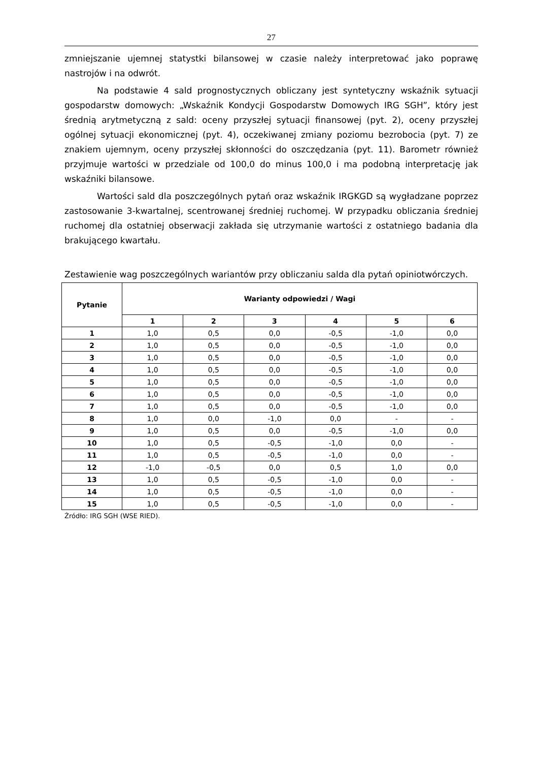27
zmniejszanie ujemnej statystki bilansowej w czasie należy interpretować jako poprawę nastrojów i na odwrót.
Na podstawie 4 sald prognostycznych obliczany jest syntetyczny wskaźnik sytuacji gospodarstw domowych: „Wskaźnik Kondycji Gospodarstw Domowych IRG SGH”, który jest średnią arytmetyczną z sald: oceny przyszłej sytuacji finansowej (pyt. 2), oceny przyszłej ogólnej sytuacji ekonomicznej (pyt. 4), oczekiwanej zmiany poziomu bezrobocia (pyt. 7) ze znakiem ujemnym, oceny przyszłej skłonności do oszczędzania (pyt. 11). Barometr również przyjmuje wartości w przedziale od 100,0 do minus 100,0 i ma podobną interpretację jak wskaźniki bilansowe.
Wartości sald dla poszczególnych pytań oraz wskaźnik IRGKGD są wygładzane poprzez zastosowanie 3-kwartalnej, scentrowanej średniej ruchomej. W przypadku obliczania średniej ruchomej dla ostatniej obserwacji zakłada się utrzymanie wartości z ostatniego badania dla brakującego kwartału.
Zestawienie wag poszczególnych wariantów przy obliczaniu salda dla pytań opiniotwórczych.
| Pytanie | Warianty odpowiedzi / Wagi | | | | | |
| --- | --- | --- | --- | --- | --- | --- |
| | 1 | 2 | 3 | 4 | 5 | 6 |
| 1 | 1,0 | 0,5 | 0,0 | -0,5 | -1,0 | 0,0 |
| 2 | 1,0 | 0,5 | 0,0 | -0,5 | -1,0 | 0,0 |
| 3 | 1,0 | 0,5 | 0,0 | -0,5 | -1,0 | 0,0 |
| 4 | 1,0 | 0,5 | 0,0 | -0,5 | -1,0 | 0,0 |
| 5 | 1,0 | 0,5 | 0,0 | -0,5 | -1,0 | 0,0 |
| 6 | 1,0 | 0,5 | 0,0 | -0,5 | -1,0 | 0,0 |
| 7 | 1,0 | 0,5 | 0,0 | -0,5 | -1,0 | 0,0 |
| 8 | 1,0 | 0,0 | -1,0 | 0,0 | - | - |
| 9 | 1,0 | 0,5 | 0,0 | -0,5 | -1,0 | 0,0 |
| 10 | 1,0 | 0,5 | -0,5 | -1,0 | 0,0 | - |
| 11 | 1,0 | 0,5 | -0,5 | -1,0 | 0,0 | - |
| 12 | -1,0 | -0,5 | 0,0 | 0,5 | 1,0 | 0,0 |
| 13 | 1,0 | 0,5 | -0,5 | -1,0 | 0,0 | - |
| 14 | 1,0 | 0,5 | -0,5 | -1,0 | 0,0 | - |
| 15 | 1,0 | 0,5 | -0,5 | -1,0 | 0,0 | - |
Źródło: IRG SGH (WSE RIED).